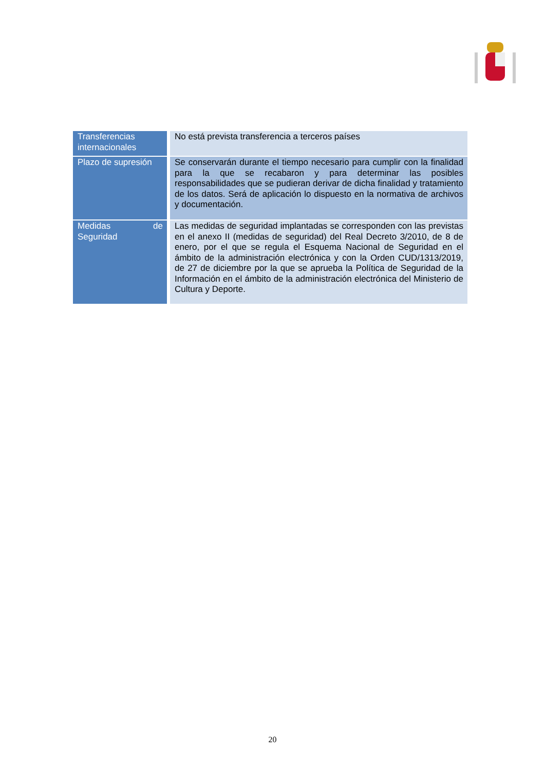| Transferencias internacionales | No está prevista transferencia a terceros países |
| Plazo de supresión | Se conservarán durante el tiempo necesario para cumplir con la finalidad para la que se recabaron y para determinar las posibles responsabilidades que se pudieran derivar de dicha finalidad y tratamiento de los datos. Será de aplicación lo dispuesto en la normativa de archivos y documentación. |
| Medidas de Seguridad | Las medidas de seguridad implantadas se corresponden con las previstas en el anexo II (medidas de seguridad) del Real Decreto 3/2010, de 8 de enero, por el que se regula el Esquema Nacional de Seguridad en el ámbito de la administración electrónica y con la Orden CUD/1313/2019, de 27 de diciembre por la que se aprueba la Política de Seguridad de la Información en el ámbito de la administración electrónica del Ministerio de Cultura y Deporte. |
20